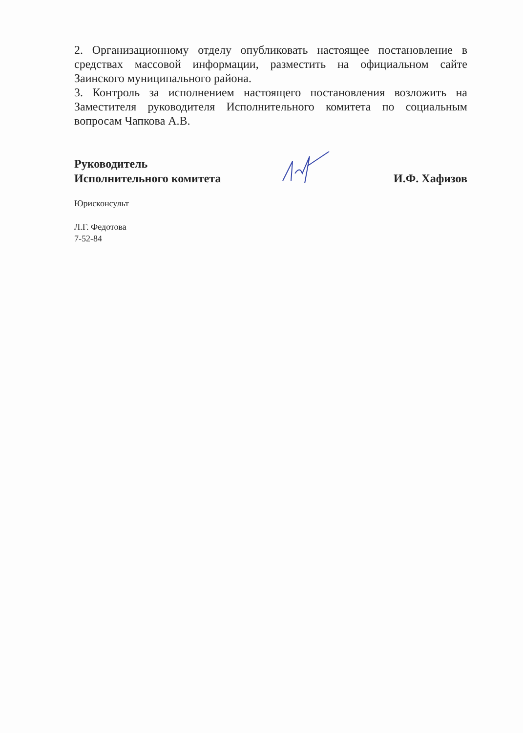2. Организационному отделу опубликовать настоящее постановление в средствах массовой информации, разместить на официальном сайте Заинского муниципального района.
3. Контроль за исполнением настоящего постановления возложить на Заместителя руководителя Исполнительного комитета по социальным вопросам Чапкова А.В.
Руководитель
Исполнительного комитета
И.Ф. Хафизов
Юрисконсульт
Л.Г. Федотова
7-52-84